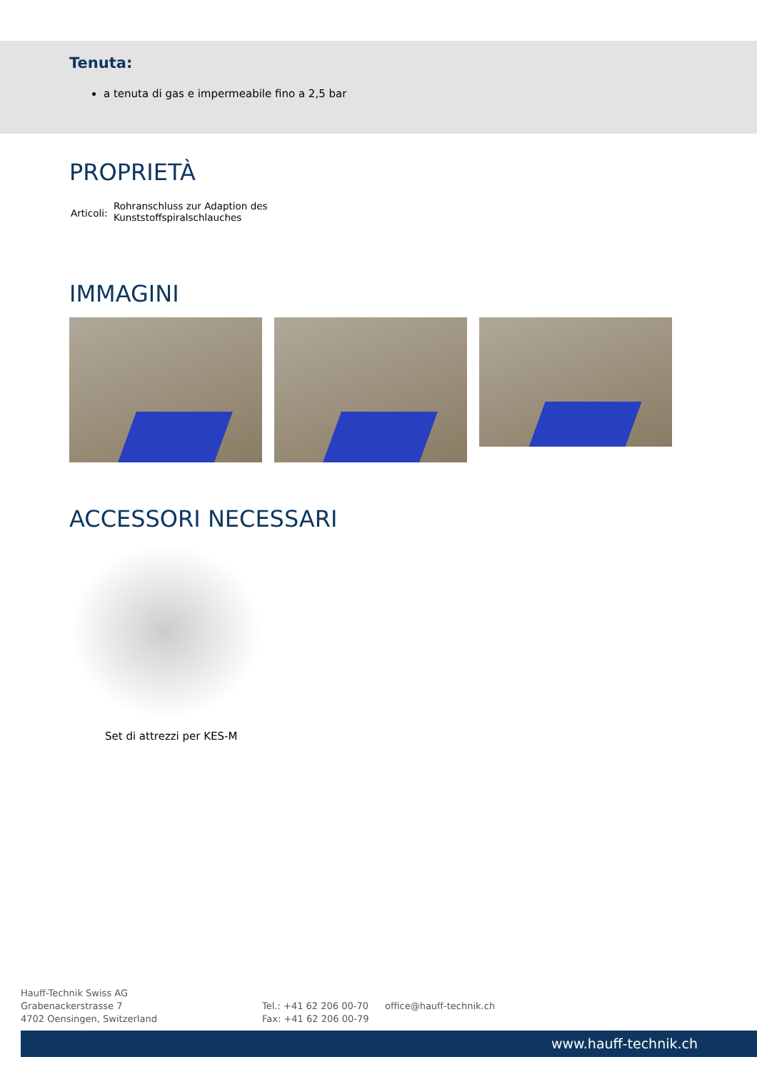Tenuta:
a tenuta di gas e impermeabile fino a 2,5 bar
PROPRIETÀ
Articoli:
Rohranschluss zur Adaption des
Kunststoffspiralschlauches
IMMAGINI
ACCESSORI NECESSARI
Set di attrezzi per KES-M
Hauff-Technik Swiss AG
Grabenackerstrasse 7
4702 Oensingen, Switzerland
Tel.: +41 62 206 00-70
Fax: +41 62 206 00-79
office@hauff-technik.ch
www.hauff-technik.ch